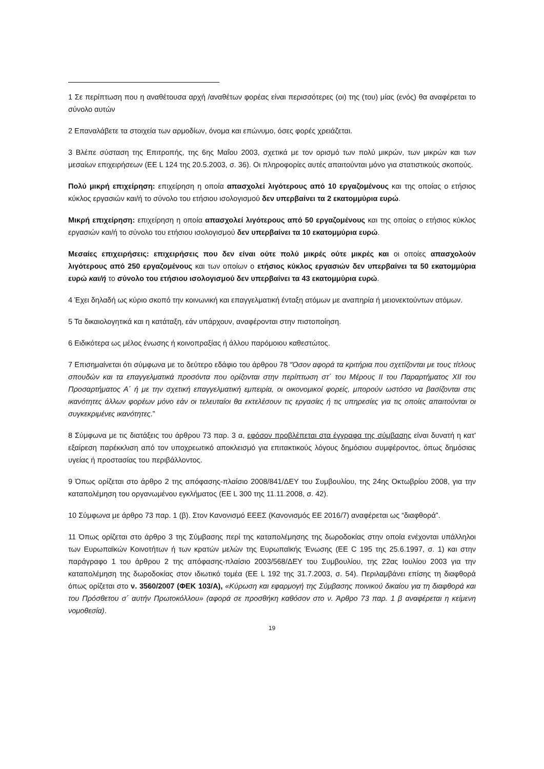1 Σε περίπτωση που η αναθέτουσα αρχή /αναθέτων φορέας είναι περισσότερες (οι) της (του) μίας (ενός) θα αναφέρεται το σύνολο αυτών
2 Επαναλάβετε τα στοιχεία των αρμοδίων, όνομα και επώνυμο, όσες φορές χρειάζεται.
3 Βλέπε σύσταση της Επιτροπής, της 6ης Μαΐου 2003, σχετικά με τον ορισμό των πολύ μικρών, των μικρών και των μεσαίων επιχειρήσεων (ΕΕ L 124 της 20.5.2003, σ. 36). Οι πληροφορίες αυτές απαιτούνται μόνο για στατιστικούς σκοπούς.
Πολύ μικρή επιχείρηση: επιχείρηση η οποία απασχολεί λιγότερους από 10 εργαζομένους και της οποίας ο ετήσιος κύκλος εργασιών και/ή το σύνολο του ετήσιου ισολογισμού δεν υπερβαίνει τα 2 εκατομμύρια ευρώ.
Μικρή επιχείρηση: επιχείρηση η οποία απασχολεί λιγότερους από 50 εργαζομένους και της οποίας ο ετήσιος κύκλος εργασιών και/ή το σύνολο του ετήσιου ισολογισμού δεν υπερβαίνει τα 10 εκατομμύρια ευρώ.
Μεσαίες επιχειρήσεις: επιχειρήσεις που δεν είναι ούτε πολύ μικρές ούτε μικρές και οι οποίες απασχολούν λιγότερους από 250 εργαζομένους και των οποίων ο ετήσιος κύκλος εργασιών δεν υπερβαίνει τα 50 εκατομμύρια ευρώ και/ή το σύνολο του ετήσιου ισολογισμού δεν υπερβαίνει τα 43 εκατομμύρια ευρώ.
4 Έχει δηλαδή ως κύριο σκοπό την κοινωνική και επαγγελματική ένταξη ατόμων με αναπηρία ή μειονεκτούντων ατόμων.
5 Τα δικαιολογητικά και η κατάταξη, εάν υπάρχουν, αναφέρονται στην πιστοποίηση.
6 Ειδικότερα ως μέλος ένωσης ή κοινοπραξίας ή άλλου παρόμοιου καθεστώτος.
7 Επισημαίνεται ότι σύμφωνα με το δεύτερο εδάφιο του άρθρου 78 “Όσον αφορά τα κριτήρια που σχετίζονται με τους τίτλους σπουδών και τα επαγγελματικά προσόντα που ορίζονται στην περίπτωση στ΄ του Μέρους ΙΙ του Παραρτήματος XII του Προσαρτήματος Α΄ ή με την σχετική επαγγελματική εμπειρία, οι οικονομικοί φορείς, μπορούν ωστόσο να βασίζονται στις ικανότητες άλλων φορέων μόνο εάν οι τελευταίοι θα εκτελέσουν τις εργασίες ή τις υπηρεσίες για τις οποίες απαιτούνται οι συγκεκριμένες ικανότητες.”
8 Σύμφωνα με τις διατάξεις του άρθρου 73 παρ. 3 α, εφόσον προβλέπεται στα έγγραφα της σύμβασης είναι δυνατή η κατ' εξαίρεση παρέκκλιση από τον υποχρεωτικό αποκλεισμό για επιτακτικούς λόγους δημόσιου συμφέροντος, όπως δημόσιας υγείας ή προστασίας του περιβάλλοντος.
9 Όπως ορίζεται στο άρθρο 2 της απόφασης-πλαίσιο 2008/841/ΔΕΥ του Συμβουλίου, της 24ης Οκτωβρίου 2008, για την καταπολέμηση του οργανωμένου εγκλήματος (ΕΕ L 300 της 11.11.2008, σ. 42).
10 Σύμφωνα με άρθρο 73 παρ. 1 (β). Στον Κανονισμό ΕΕΕΣ (Κανονισμός ΕΕ 2016/7) αναφέρεται ως “διαφθορά”.
11 Όπως ορίζεται στο άρθρο 3 της Σύμβασης περί της καταπολέμησης της δωροδοκίας στην οποία ενέχονται υπάλληλοι των Ευρωπαϊκών Κοινοτήτων ή των κρατών μελών της Ευρωπαϊκής Ένωσης (ΕΕ C 195 της 25.6.1997, σ. 1) και στην παράγραφο 1 του άρθρου 2 της απόφασης-πλαίσιο 2003/568/ΔΕΥ του Συμβουλίου, της 22ας Ιουλίου 2003 για την καταπολέμηση της δωροδοκίας στον ιδιωτικό τομέα (ΕΕ L 192 της 31.7.2003, σ. 54). Περιλαμβάνει επίσης τη διαφθορά όπως ορίζεται στο ν. 3560/2007 (ΦΕΚ 103/Α), «Κύρωση και εφαρμογή της Σύμβασης ποινικού δικαίου για τη διαφθορά και του Πρόσθετου σ΄ αυτήν Πρωτοκόλλου» (αφορά σε προσθήκη καθόσον στο ν. Άρθρο 73 παρ. 1 β αναφέρεται η κείμενη νομοθεσία).
19